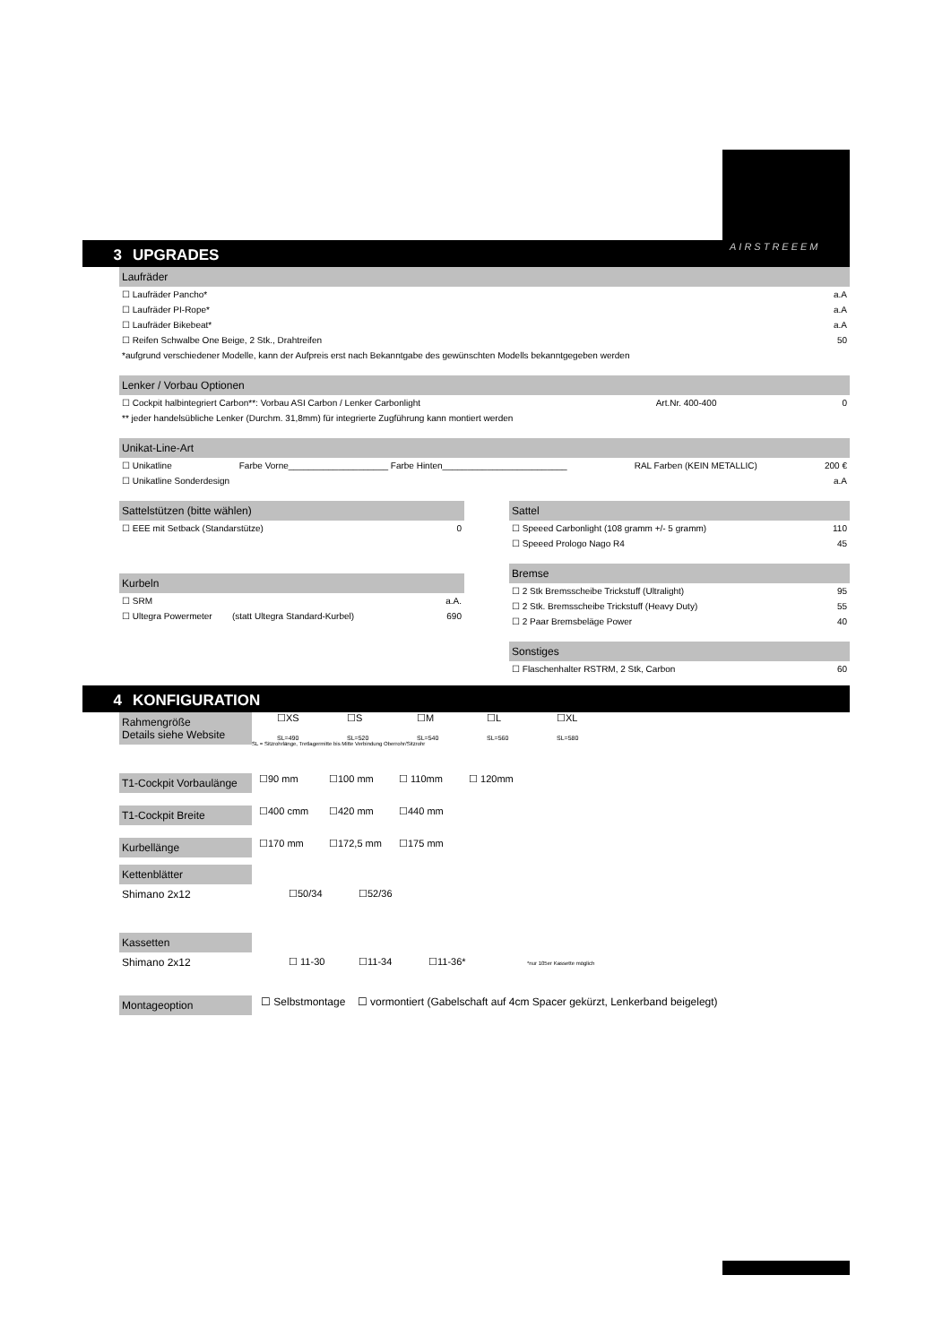AIRSTREEEM
3 UPGRADES
Laufräder
☐ Laufräder Pancho* a.A
☐ Laufräder PI-Rope* a.A
☐ Laufräder Bikebeat* a.A
☐ Reifen Schwalbe One Beige, 2 Stk., Drahtreifen 50
*aufgrund verschiedener Modelle, kann der Aufpreis erst nach Bekanntgabe des gewünschten Modells bekanntgegeben werden
Lenker / Vorbau Optionen
☐ Cockpit halbintegriert Carbon**: Vorbau ASI Carbon / Lenker Carbonlight Art.Nr. 400-400 0
** jeder handelsübliche Lenker (Durchm. 31,8mm) für integrierte Zugführung kann montiert werden
Unikat-Line-Art
☐ Unikatline Farbe Vorne____________________ Farbe Hinten_________________________ RAL Farben (KEIN METALLIC) 200 €
☐ Unikatline Sonderdesign a.A
Sattelstützen (bitte wählen)
☐ EEE mit Setback (Standarstütze) 0
Kurbeln
☐ SRM a.A.
☐ Ultegra Powermeter (statt Ultegra Standard-Kurbel) 690
Sattel
☐ Speeed Carbonlight (108 gramm +/- 5 gramm) 110
☐ Speeed Prologo Nago R4 45
Bremse
☐ 2 Stk Bremsscheibe Trickstuff (Ultralight) 95
☐ 2 Stk. Bremsscheibe Trickstuff (Heavy Duty) 55
☐ 2 Paar Bremsbeläge Power 40
Sonstiges
☐ Flaschenhalter RSTRM, 2 Stk, Carbon 60
4 KONFIGURATION
Rahmengröße
Details siehe Website
☐XS ☐S ☐M ☐L ☐XL
SL=490 SL=520 SL=540 SL=560 SL=580
SL = Sitzrohrlänge, Tretlagermitte bis Mitte Verbindung Oberrohr/Sitzrohr
T1-Cockpit Vorbaulänge
☐90 mm ☐100 mm ☐ 110mm ☐ 120mm
T1-Cockpit Breite
☐400 cmm ☐420 mm ☐440 mm
Kurbellänge
☐170 mm ☐172,5 mm ☐175 mm
Kettenblätter
Shimano 2x12 ☐50/34 ☐52/36
Kassetten
Shimano 2x12 ☐ 11-30 ☐11-34 ☐11-36* *nur 105er Kassette möglich
Montageoption
☐ Selbstmontage ☐ vormontiert (Gabelschaft auf 4cm Spacer gekürzt, Lenkerband beigelegt)